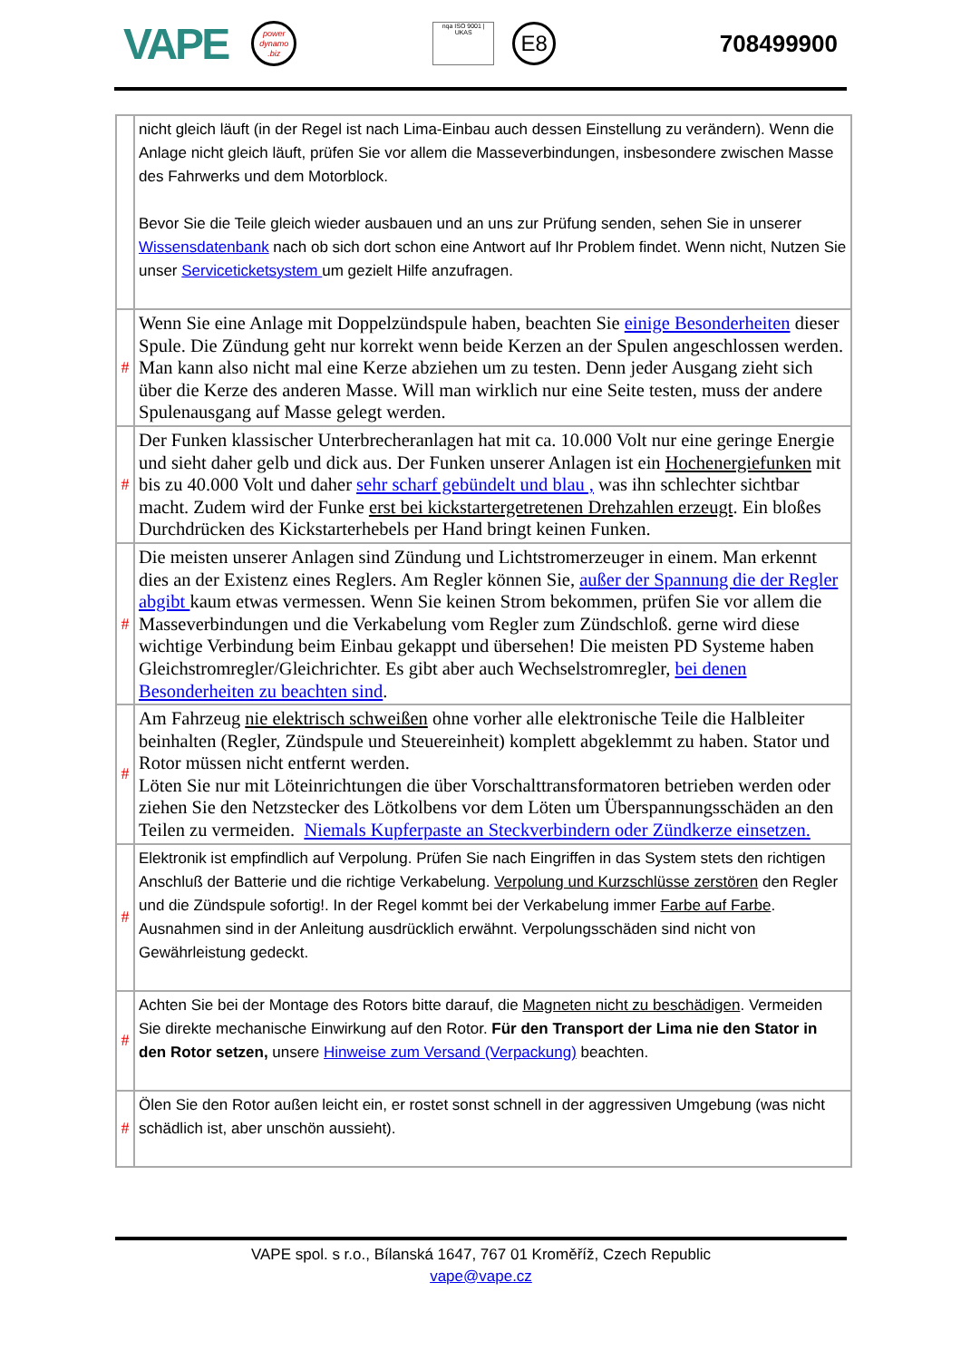VAPE
power
dynamo
.biz
nqa ISO 9001 | UKAS
E8
708499900
| | nicht gleich läuft (in der Regel ist nach Lima-Einbau auch dessen Einstellung zu verändern). Wenn die Anlage nicht gleich läuft, prüfen Sie vor allem die Masseverbindungen, insbesondere zwischen Masse des Fahrwerks und dem Motorblock. Bevor Sie die Teile gleich wieder ausbauen und an uns zur Prüfung senden, sehen Sie in unserer Wissensdatenbank nach ob sich dort schon eine Antwort auf Ihr Problem findet. Wenn nicht, Nutzen Sie unser Serviceticketsystem um gezielt Hilfe anzufragen. |
| # | Wenn Sie eine Anlage mit Doppelzündspule haben, beachten Sie einige Besonderheiten dieser Spule. Die Zündung geht nur korrekt wenn beide Kerzen an der Spulen angeschlossen werden. Man kann also nicht mal eine Kerze abziehen um zu testen. Denn jeder Ausgang zieht sich über die Kerze des anderen Masse. Will man wirklich nur eine Seite testen, muss der andere Spulenausgang auf Masse gelegt werden. |
| # | Der Funken klassischer Unterbrecheranlagen hat mit ca. 10.000 Volt nur eine geringe Energie und sieht daher gelb und dick aus. Der Funken unserer Anlagen ist ein Hochenergiefunken mit bis zu 40.000 Volt und daher sehr scharf gebündelt und blau , was ihn schlechter sichtbar macht. Zudem wird der Funke erst bei kickstartergetretenen Drehzahlen erzeugt . Ein bloßes Durchdrücken des Kickstarterhebels per Hand bringt keinen Funken. |
| # | Die meisten unserer Anlagen sind Zündung und Lichtstromerzeuger in einem. Man erkennt dies an der Existenz eines Reglers. Am Regler können Sie, außer der Spannung die der Regler abgibt kaum etwas vermessen. Wenn Sie keinen Strom bekommen, prüfen Sie vor allem die Masseverbindungen und die Verkabelung vom Regler zum Zündschloß. gerne wird diese wichtige Verbindung beim Einbau gekappt und übersehen! Die meisten PD Systeme haben Gleichstromregler/Gleichrichter. Es gibt aber auch Wechselstromregler, bei denen Besonderheiten zu beachten sind . |
| # | Am Fahrzeug nie elektrisch schweißen ohne vorher alle elektronische Teile die Halbleiter beinhalten (Regler, Zündspule und Steuereinheit) komplett abgeklemmt zu haben. Stator und Rotor müssen nicht entfernt werden. Löten Sie nur mit Löteinrichtungen die über Vorschalttransformatoren betrieben werden oder ziehen Sie den Netzstecker des Lötkolbens vor dem Löten um Überspannungsschäden an den Teilen zu vermeiden. Niemals Kupferpaste an Steckverbindern oder Zündkerze einsetzen. |
| # | Elektronik ist empfindlich auf Verpolung. Prüfen Sie nach Eingriffen in das System stets den richtigen Anschluß der Batterie und die richtige Verkabelung. Verpolung und Kurzschlüsse zerstören den Regler und die Zündspule sofortig!. In der Regel kommt bei der Verkabelung immer Farbe auf Farbe . Ausnahmen sind in der Anleitung ausdrücklich erwähnt. Verpolungsschäden sind nicht von Gewährleistung gedeckt. |
| # | Achten Sie bei der Montage des Rotors bitte darauf, die Magneten nicht zu beschädigen . Vermeiden Sie direkte mechanische Einwirkung auf den Rotor. Für den Transport der Lima nie den Stator in den Rotor setzen, unsere Hinweise zum Versand (Verpackung) beachten. |
| # | Ölen Sie den Rotor außen leicht ein, er rostet sonst schnell in der aggressiven Umgebung (was nicht schädlich ist, aber unschön aussieht). |
VAPE spol. s r.o., Bílanská 1647, 767 01 Kroměříž, Czech Republic
vape@vape.cz